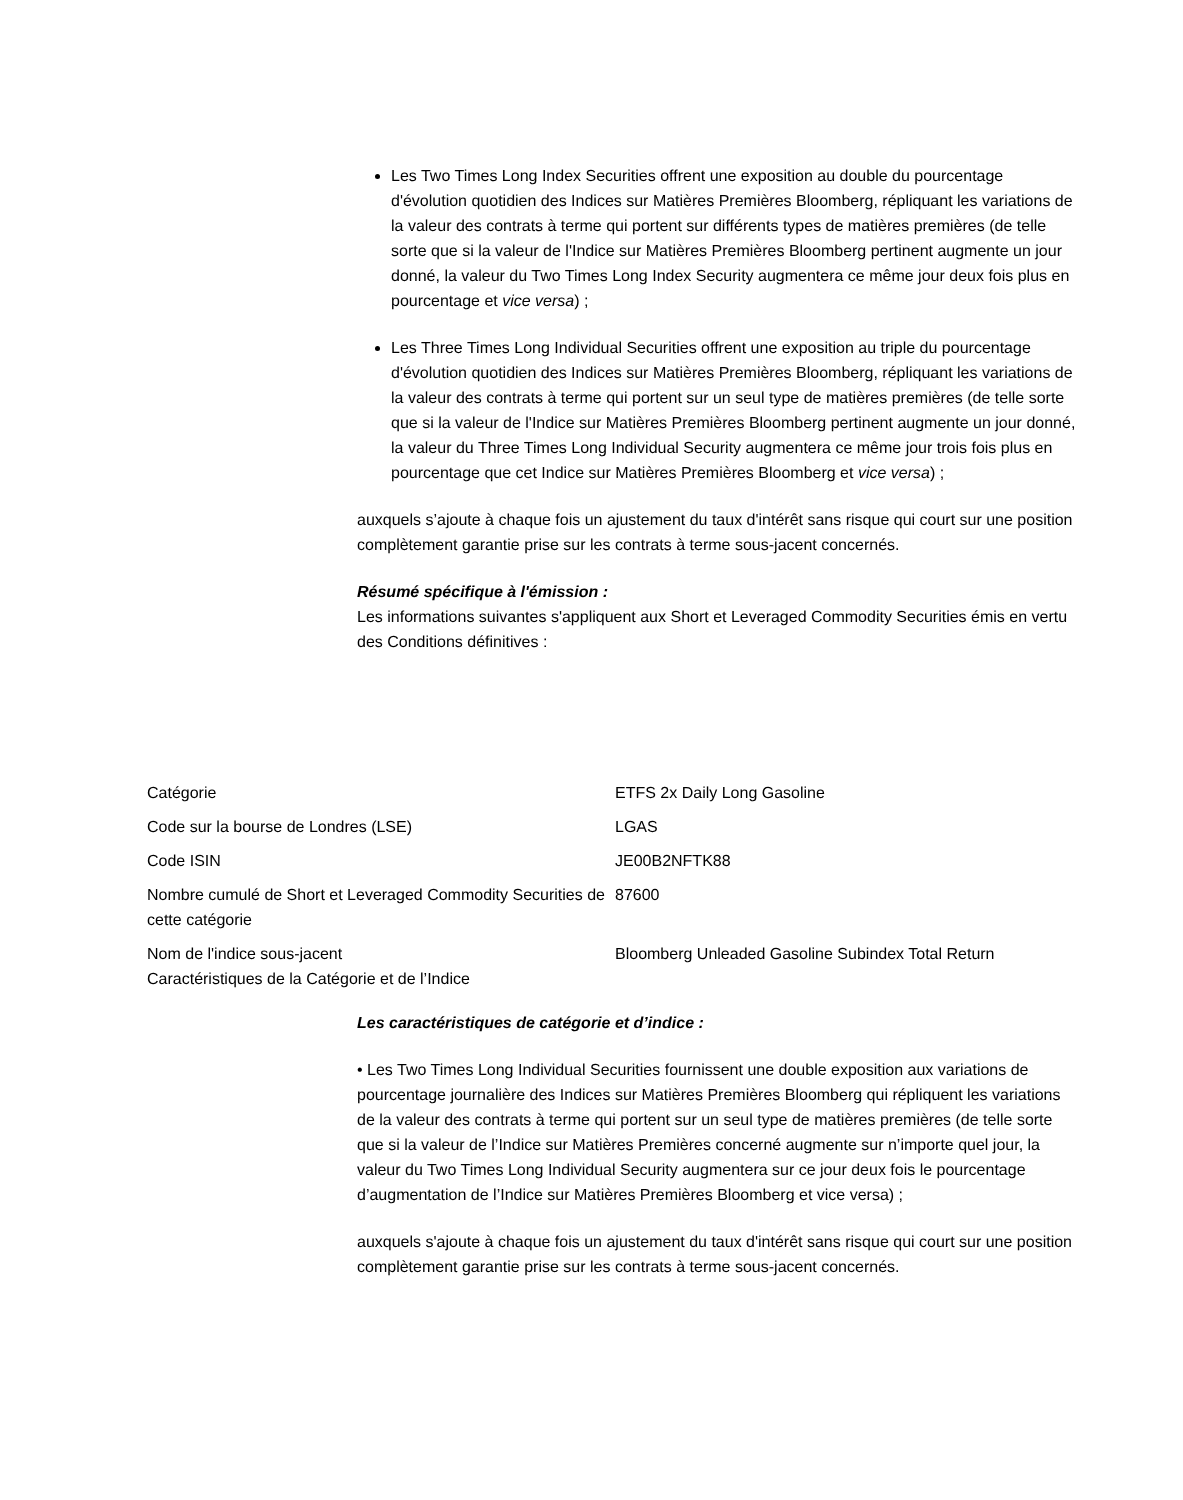Les Two Times Long Index Securities offrent une exposition au double du pourcentage d'évolution quotidien des Indices sur Matières Premières Bloomberg, répliquant les variations de la valeur des contrats à terme qui portent sur différents types de matières premières (de telle sorte que si la valeur de l'Indice sur Matières Premières Bloomberg pertinent augmente un jour donné, la valeur du Two Times Long Index Security augmentera ce même jour deux fois plus en pourcentage et vice versa) ;
Les Three Times Long Individual Securities offrent une exposition au triple du pourcentage d'évolution quotidien des Indices sur Matières Premières Bloomberg, répliquant les variations de la valeur des contrats à terme qui portent sur un seul type de matières premières (de telle sorte que si la valeur de l'Indice sur Matières Premières Bloomberg pertinent augmente un jour donné, la valeur du Three Times Long Individual Security augmentera ce même jour trois fois plus en pourcentage que cet Indice sur Matières Premières Bloomberg et vice versa) ;
auxquels s’ajoute à chaque fois un ajustement du taux d'intérêt sans risque qui court sur une position complètement garantie prise sur les contrats à terme sous-jacent concernés.
Résumé spécifique à l'émission :
Les informations suivantes s'appliquent aux Short et Leveraged Commodity Securities émis en vertu des Conditions définitives :
| Catégorie | ETFS 2x Daily Long Gasoline |
| Code sur la bourse de Londres (LSE) | LGAS |
| Code ISIN | JE00B2NFTK88 |
| Nombre cumulé de Short et Leveraged Commodity Securities de cette catégorie | 87600 |
| Nom de l'indice sous-jacent Caractéristiques de la Catégorie et de l’Indice | Bloomberg Unleaded Gasoline Subindex Total Return |
Les caractéristiques de catégorie et d’indice :
• Les Two Times Long Individual Securities fournissent une double exposition aux variations de pourcentage journalière des Indices sur Matières Premières Bloomberg qui répliquent les variations de la valeur des contrats à terme qui portent sur un seul type de matières premières (de telle sorte que si la valeur de l’Indice sur Matières Premières concerné augmente sur n’importe quel jour, la valeur du Two Times Long Individual Security augmentera sur ce jour deux fois le pourcentage d’augmentation de l’Indice sur Matières Premières Bloomberg et vice versa) ;
auxquels s'ajoute à chaque fois un ajustement du taux d'intérêt sans risque qui court sur une position complètement garantie prise sur les contrats à terme sous-jacent concernés.